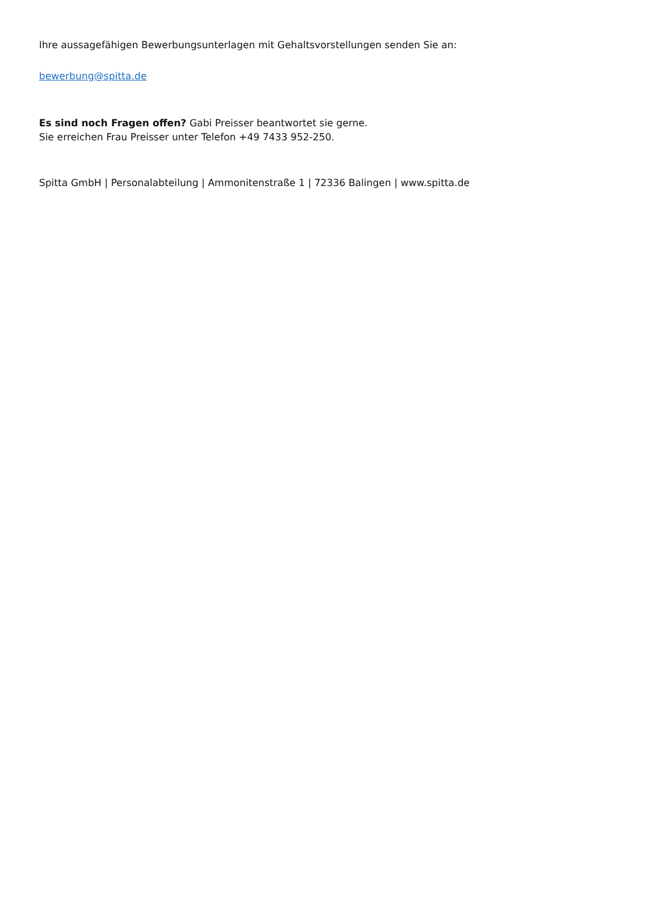Ihre aussagefähigen Bewerbungsunterlagen mit Gehaltsvorstellungen senden Sie an:
bewerbung@spitta.de
Es sind noch Fragen offen? Gabi Preisser beantwortet sie gerne.
Sie erreichen Frau Preisser unter Telefon +49 7433 952-250.
Spitta GmbH | Personalabteilung | Ammonitenstraße 1 | 72336 Balingen | www.spitta.de